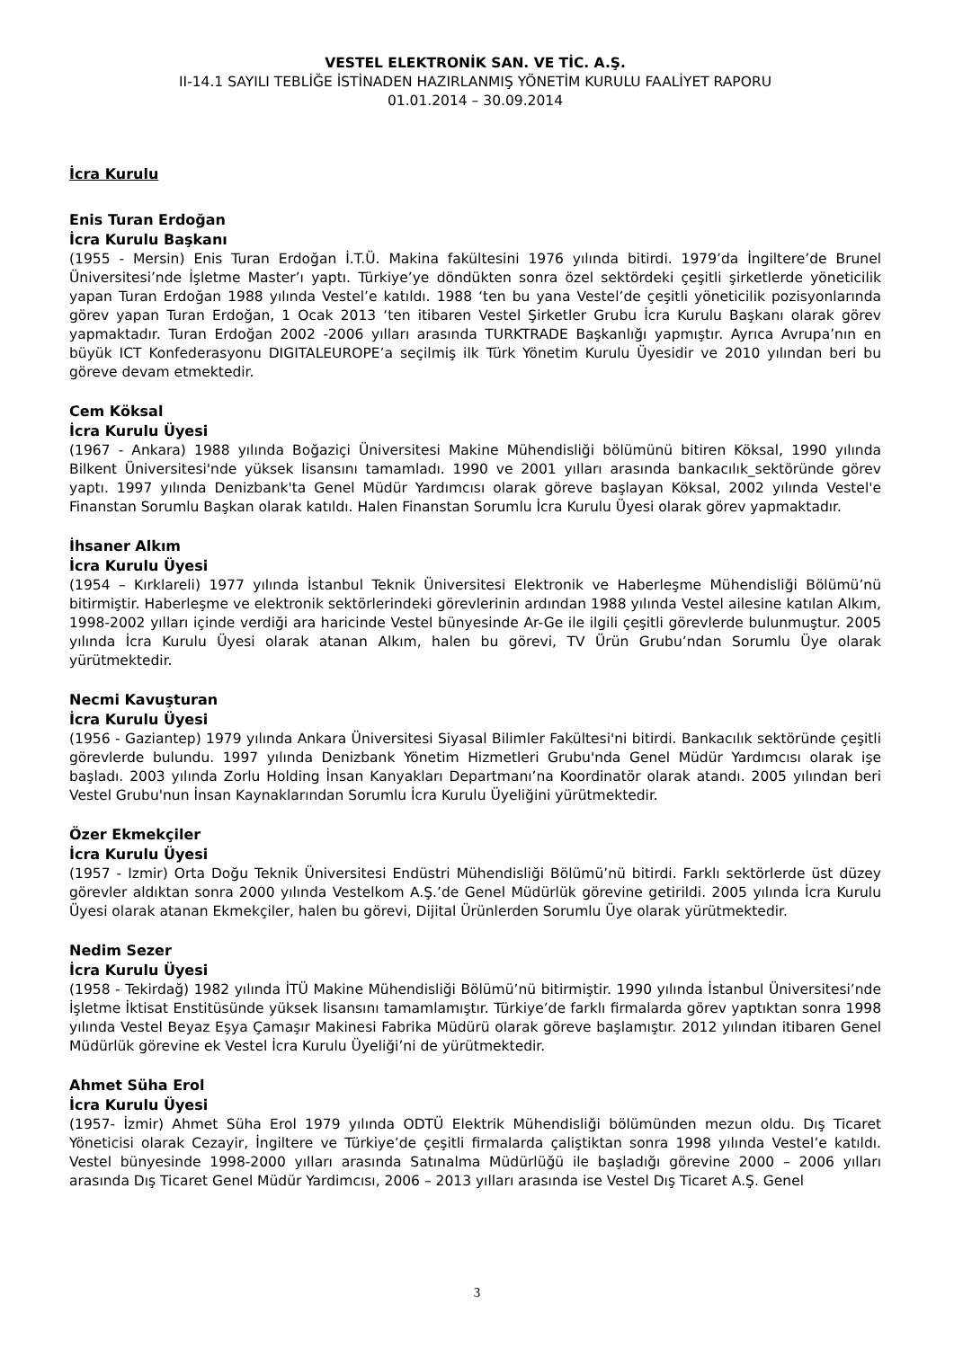VESTEL ELEKTRONİK SAN. VE TİC. A.Ş.
II-14.1 SAYILI TEBLİĞE İSTİNADEN HAZIRLANMIŞ YÖNETİM KURULU FAALİYET RAPORU
01.01.2014 – 30.09.2014
İcra Kurulu
Enis Turan Erdoğan
İcra Kurulu Başkanı
(1955 - Mersin) Enis Turan Erdoğan İ.T.Ü. Makina fakültesini 1976 yılında bitirdi. 1979’da İngiltere’de Brunel Üniversitesi’nde İşletme Master’ı yaptı. Türkiye’ye döndükten sonra özel sektördeki çeşitli şirketlerde yöneticilik yapan Turan Erdoğan 1988 yılında Vestel’e katıldı. 1988 ‘ten bu yana Vestel’de çeşitli yöneticilik pozisyonlarında görev yapan Turan Erdoğan, 1 Ocak 2013 ‘ten itibaren Vestel Şirketler Grubu İcra Kurulu Başkanı olarak görev yapmaktadır. Turan Erdoğan 2002 -2006 yılları arasında TURKTRADE Başkanlığı yapmıştır. Ayrıca Avrupa’nın en büyük ICT Konfederasyonu DIGITALEUROPE’a seçilmiş ilk Türk Yönetim Kurulu Üyesidir ve 2010 yılından beri bu göreve devam etmektedir.
Cem Köksal
İcra Kurulu Üyesi
(1967 - Ankara) 1988 yılında Boğaziçi Üniversitesi Makine Mühendisliği bölümünü bitiren Köksal, 1990 yılında Bilkent Üniversitesi'nde yüksek lisansını tamamladı. 1990 ve 2001 yılları arasında bankacılık_sektöründe görev yaptı. 1997 yılında Denizbank'ta Genel Müdür Yardımcısı olarak göreve başlayan Köksal, 2002 yılında Vestel'e Finanstan Sorumlu Başkan olarak katıldı. Halen Finanstan Sorumlu İcra Kurulu Üyesi olarak görev yapmaktadır.
İhsaner Alkım
İcra Kurulu Üyesi
(1954 – Kırklareli) 1977 yılında İstanbul Teknik Üniversitesi Elektronik ve Haberleşme Mühendisliği Bölümü’nü bitirmiştir. Haberleşme ve elektronik sektörlerindeki görevlerinin ardından 1988 yılında Vestel ailesine katılan Alkım, 1998-2002 yılları içinde verdiği ara haricinde Vestel bünyesinde Ar-Ge ile ilgili çeşitli görevlerde bulunmuştur. 2005 yılında İcra Kurulu Üyesi olarak atanan Alkım, halen bu görevi, TV Ürün Grubu’ndan Sorumlu Üye olarak yürütmektedir.
Necmi Kavuşturan
İcra Kurulu Üyesi
(1956 - Gaziantep) 1979 yılında Ankara Üniversitesi Siyasal Bilimler Fakültesi'ni bitirdi. Bankacılık sektöründe çeşitli görevlerde bulundu. 1997 yılında Denizbank Yönetim Hizmetleri Grubu'nda Genel Müdür Yardımcısı olarak işe başladı. 2003 yılında Zorlu Holding İnsan Kanyakları Departmanı’na Koordinatör olarak atandı. 2005 yılından beri Vestel Grubu'nun İnsan Kaynaklarından Sorumlu İcra Kurulu Üyeliğini yürütmektedir.
Özer Ekmekçiler
İcra Kurulu Üyesi
(1957 - Izmir) Orta Doğu Teknik Üniversitesi Endüstri Mühendisliği Bölümü’nü bitirdi. Farklı sektörlerde üst düzey görevler aldıktan sonra 2000 yılında Vestelkom A.Ş.’de Genel Müdürlük görevine getirildi. 2005 yılında İcra Kurulu Üyesi olarak atanan Ekmekçiler, halen bu görevi, Dijital Ürünlerden Sorumlu Üye olarak yürütmektedir.
Nedim Sezer
İcra Kurulu Üyesi
(1958 - Tekirdağ) 1982 yılında İTÜ Makine Mühendisliği Bölümü’nü bitirmiştir. 1990 yılında İstanbul Üniversitesi’nde İşletme İktisat Enstitüsünde yüksek lisansını tamamlamıştır. Türkiye’de farklı firmalarda görev yaptıktan sonra 1998 yılında Vestel Beyaz Eşya Çamaşır Makinesi Fabrika Müdürü olarak göreve başlamıştır. 2012 yılından itibaren Genel Müdürlük görevine ek Vestel İcra Kurulu Üyeliği’ni de yürütmektedir.
Ahmet Süha Erol
İcra Kurulu Üyesi
(1957- İzmir) Ahmet Süha Erol 1979 yılında ODTÜ Elektrik Mühendisliği bölümünden mezun oldu. Dış Ticaret Yöneticisi olarak Cezayir, İngiltere ve Türkiye’de çeşitli firmalarda çaliştiktan sonra 1998 yılında Vestel’e katıldı. Vestel bünyesinde 1998-2000 yılları arasında Satınalma Müdürlüğü ile başladığı görevine 2000 – 2006 yılları arasında Dış Ticaret Genel Müdür Yardimcısı, 2006 – 2013 yılları arasında ise Vestel Dış Ticaret A.Ş. Genel
3